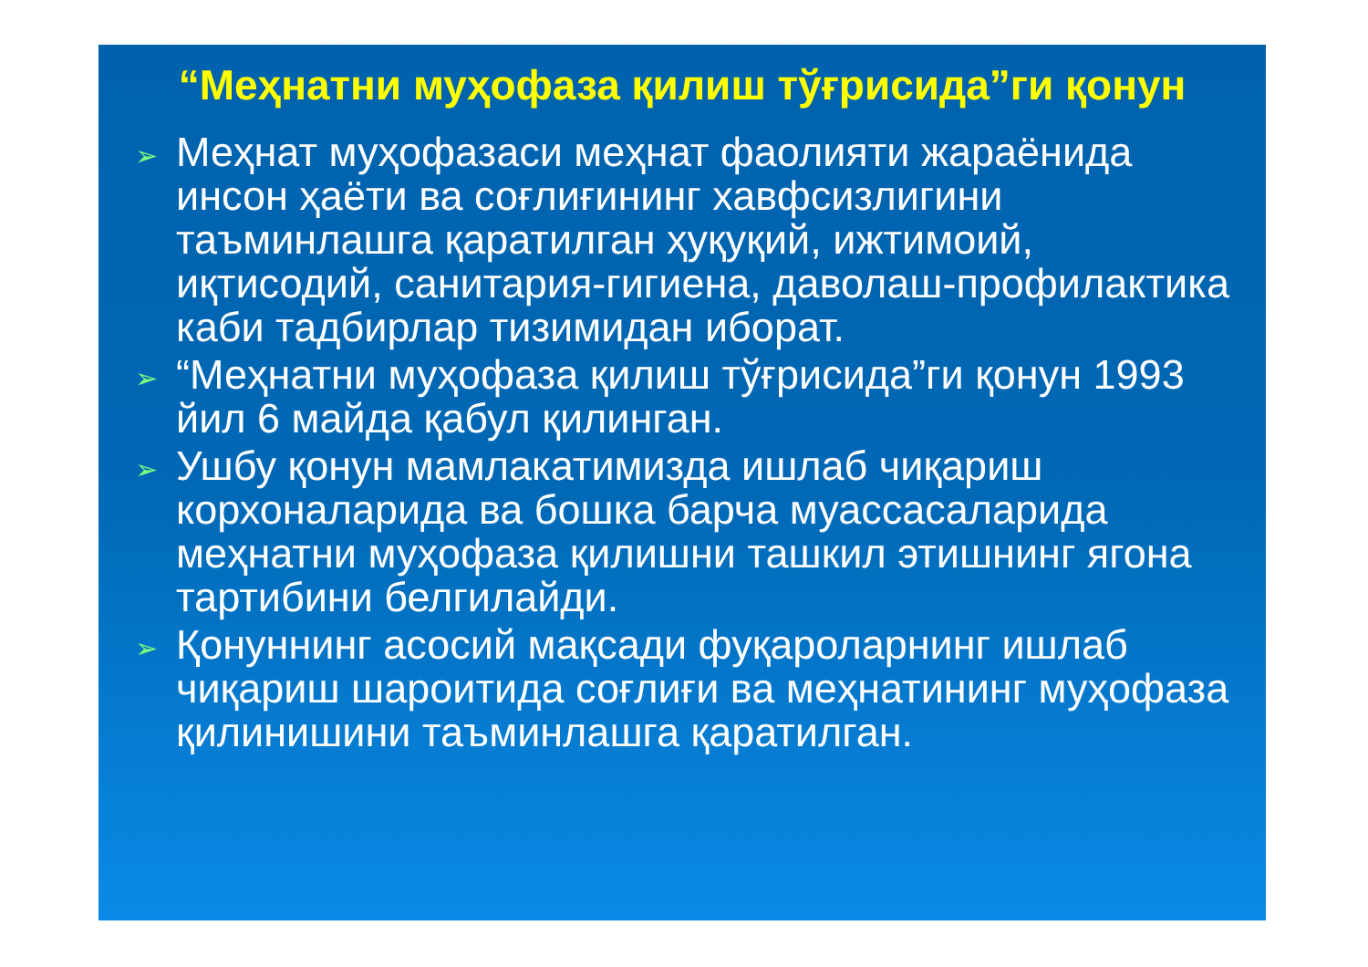“Меҳнатни муҳофаза қилиш тўғрисида”ги қонун
➢ Меҳнат муҳофазаси меҳнат фаолияти жараёнида инсон ҳаёти ва соғлиғининг хавфсизлигини таъминлашга қаратилган ҳуқуқий, ижтимоий, иқтисодий, санитария-гигиена, даволаш-профилактика каби тадбирлар тизимидан иборат.
➢ “Меҳнатни муҳофаза қилиш тўғрисида”ги қонун 1993 йил 6 майда қабул қилинган.
➢ Ушбу қонун мамлакатимизда ишлаб чиқариш корхоналарида ва бошка барча муассасаларида меҳнатни муҳофаза қилишни ташкил этишнинг ягона тартибини белгилайди.
➢ Қонуннинг асосий мақсади фуқароларнинг ишлаб чиқариш шароитида соғлиғи ва меҳнатининг муҳофаза қилинишини таъминлашга қаратилган.